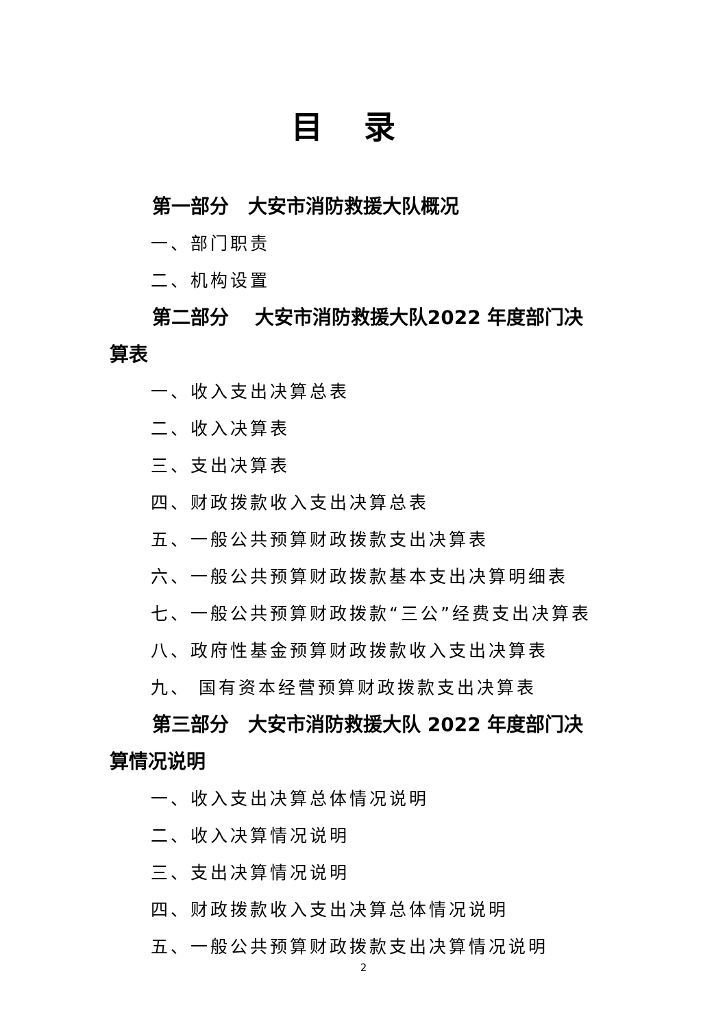目录
第一部分　大安市消防救援大队概况
一、部门职责
二、机构设置
第二部分　 大安市消防救援大队2022 年度部门决
算表
一、收入支出决算总表
二、收入决算表
三、支出决算表
四、财政拨款收入支出决算总表
五、一般公共预算财政拨款支出决算表
六、一般公共预算财政拨款基本支出决算明细表
七、一般公共预算财政拨款“三公”经费支出决算表
八、政府性基金预算财政拨款收入支出决算表
九、 国有资本经营预算财政拨款支出决算表
第三部分　大安市消防救援大队 2022 年度部门决
算情况说明
一、收入支出决算总体情况说明
二、收入决算情况说明
三、支出决算情况说明
四、财政拨款收入支出决算总体情况说明
五、一般公共预算财政拨款支出决算情况说明
2